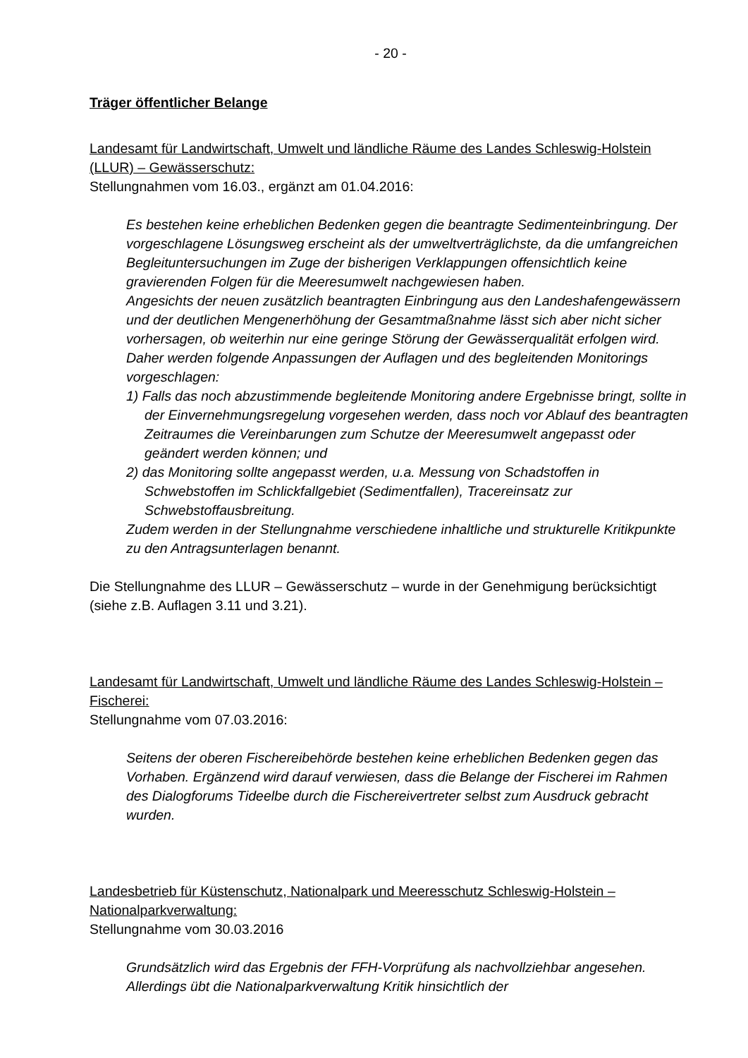- 20 -
Träger öffentlicher Belange
Landesamt für Landwirtschaft, Umwelt und ländliche Räume des Landes Schleswig-Holstein (LLUR) – Gewässerschutz:
Stellungnahmen vom 16.03., ergänzt am 01.04.2016:
Es bestehen keine erheblichen Bedenken gegen die beantragte Sedimenteinbringung. Der vorgeschlagene Lösungsweg erscheint als der umweltverträglichste, da die umfangreichen Begleituntersuchungen im Zuge der bisherigen Verklappungen offensichtlich keine gravierenden Folgen für die Meeresumwelt nachgewiesen haben.
Angesichts der neuen zusätzlich beantragten Einbringung aus den Landeshafengewässern und der deutlichen Mengenerhöhung der Gesamtmaßnahme lässt sich aber nicht sicher vorhersagen, ob weiterhin nur eine geringe Störung der Gewässerqualität erfolgen wird. Daher werden folgende Anpassungen der Auflagen und des begleitenden Monitorings vorgeschlagen:
1) Falls das noch abzustimmende begleitende Monitoring andere Ergebnisse bringt, sollte in der Einvernehmungsregelung vorgesehen werden, dass noch vor Ablauf des beantragten Zeitraumes die Vereinbarungen zum Schutze der Meeresumwelt angepasst oder geändert werden können; und
2) das Monitoring sollte angepasst werden, u.a. Messung von Schadstoffen in Schwebstoffen im Schlickfallgebiet (Sedimentfallen), Tracereinsatz zur Schwebstoffausbreitung.
Zudem werden in der Stellungnahme verschiedene inhaltliche und strukturelle Kritikpunkte zu den Antragsunterlagen benannt.
Die Stellungnahme des LLUR – Gewässerschutz – wurde in der Genehmigung berücksichtigt (siehe z.B. Auflagen 3.11 und 3.21).
Landesamt für Landwirtschaft, Umwelt und ländliche Räume des Landes Schleswig-Holstein – Fischerei:
Stellungnahme vom 07.03.2016:
Seitens der oberen Fischereibehörde bestehen keine erheblichen Bedenken gegen das Vorhaben. Ergänzend wird darauf verwiesen, dass die Belange der Fischerei im Rahmen des Dialogforums Tideelbe durch die Fischereivertreter selbst zum Ausdruck gebracht wurden.
Landesbetrieb für Küstenschutz, Nationalpark und Meeresschutz Schleswig-Holstein – Nationalparkverwaltung:
Stellungnahme vom 30.03.2016
Grundsätzlich wird das Ergebnis der FFH-Vorprüfung als nachvollziehbar angesehen. Allerdings übt die Nationalparkverwaltung Kritik hinsichtlich der